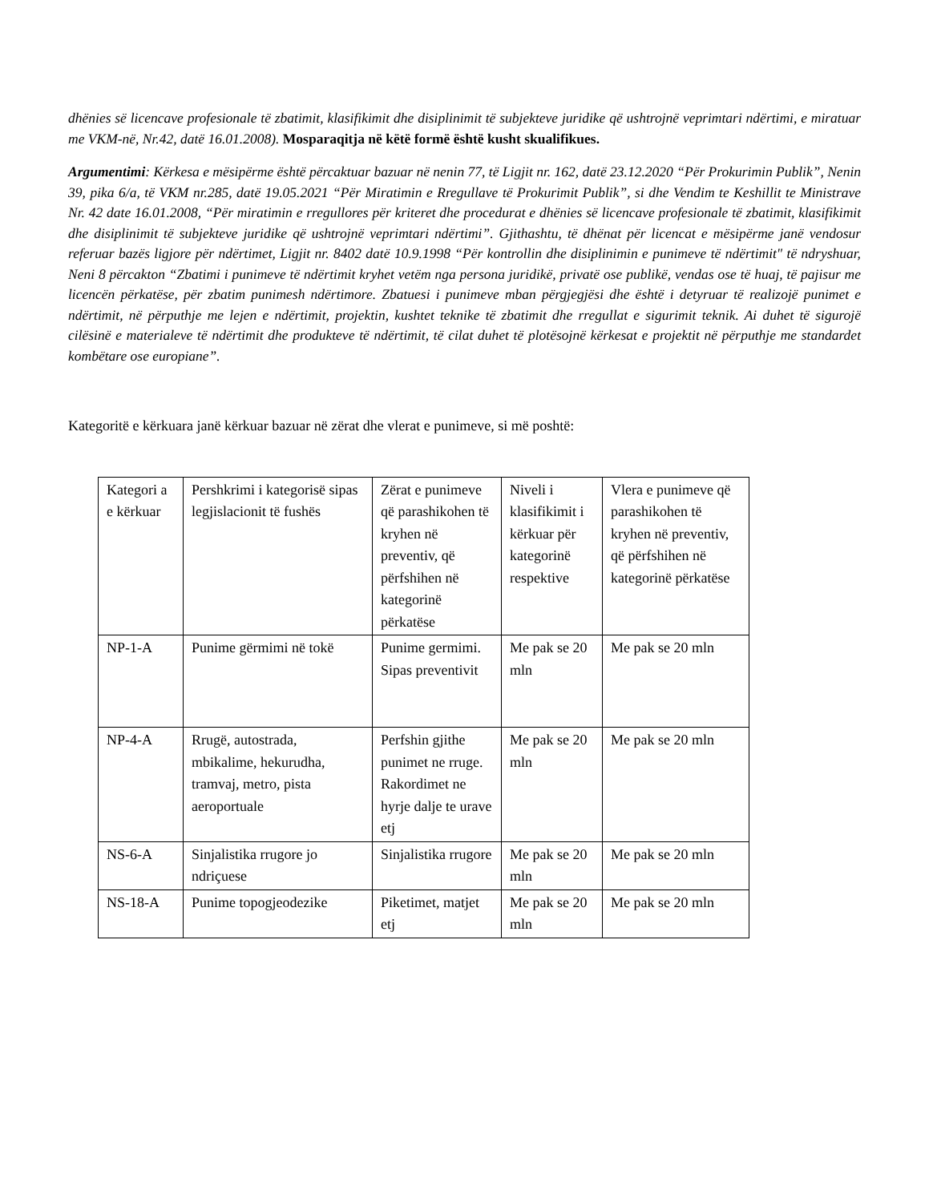dhënies së licencave profesionale të zbatimit, klasifikimit dhe disiplinimit të subjekteve juridike që ushtrojnë veprimtari ndërtimi, e miratuar me VKM-në, Nr.42, datë 16.01.2008). Mosparaqitja në këtë formë është kusht skualifikues.
Argumentimi: Kërkesa e mësipërme është përcaktuar bazuar në nenin 77, të Ligjit nr. 162, datë 23.12.2020 “Për Prokurimin Publik”, Nenin 39, pika 6/a, të VKM nr.285, datë 19.05.2021 “Për Miratimin e Rregullave të Prokurimit Publik”, si dhe Vendim te Keshillit te Ministrave Nr. 42 date 16.01.2008, “Për miratimin e rregullores për kriteret dhe procedurat e dhënies së licencave profesionale të zbatimit, klasifikimit dhe disiplinimit të subjekteve juridike që ushtrojnë veprimtari ndërtimi”. Gjithashtu, të dhënat për licencat e mësipërme janë vendosur referuar bazës ligjore për ndërtimet, Ligjit nr. 8402 datë 10.9.1998 “Për kontrollin dhe disiplinimin e punimeve të ndërtimit" të ndryshuar, Neni 8 përcakton “Zbatimi i punimeve të ndërtimit kryhet vetëm nga persona juridikë, privatë ose publikë, vendas ose të huaj, të pajisur me licencën përkatëse, për zbatim punimesh ndërtimore. Zbatuesi i punimeve mban përgjegjësi dhe është i detyruar të realizojë punimet e ndërtimit, në përputhje me lejen e ndërtimit, projektin, kushtet teknike të zbatimit dhe rregullat e sigurimit teknik. Ai duhet të sigurojë cilësinë e materialeve të ndërtimit dhe produkteve të ndërtimit, të cilat duhet të plotësojnë kërkesat e projektit në përputhje me standardet kombëtare ose europiane”.
Kategoritë e kërkuara janë kërkuar bazuar në zërat dhe vlerat e punimeve, si më poshtë:
| Kategori a e kërkuar | Pershkrimi i kategorisë sipas legjislacionit të fushës | Zërat e punimeve që parashikohen të kryhen në preventiv, që përfshihen në kategorinë përkatëse | Niveli i klasifikimit i kërkuar për kategorinë respektive | Vlera e punimeve që parashikohen të kryhen në preventiv, që përfshihen në kategorinë përkatëse |
| NP-1-A | Punime gërmimi në tokë | Punime germimi. Sipas preventivit | Me pak se 20 mln | Me pak se 20 mln |
| NP-4-A | Rrugë, autostrada, mbikalime, hekurudha, tramvaj, metro, pista aeroportuale | Perfshin gjithe punimet ne rruge. Rakordimet ne hyrje dalje te urave etj | Me pak se 20 mln | Me pak se 20 mln |
| NS-6-A | Sinjalistika rrugore jo ndriçuese | Sinjalistika rrugore | Me pak se 20 mln | Me pak se 20 mln |
| NS-18-A | Punime topogjeodezike | Piketimet, matjet etj | Me pak se 20 mln | Me pak se 20 mln |